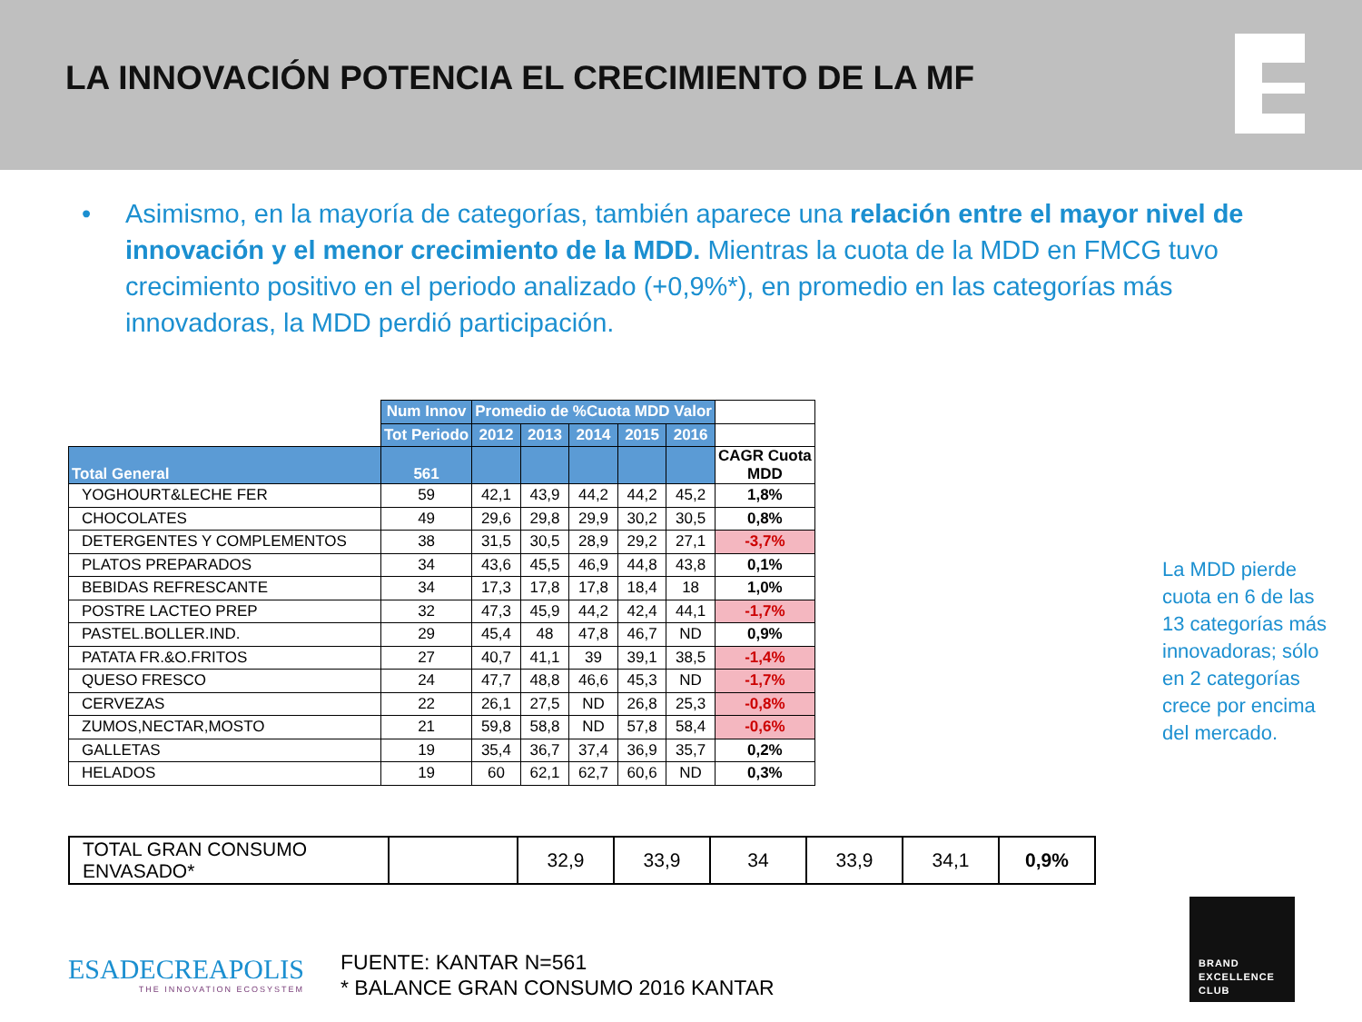LA INNOVACIÓN POTENCIA EL CRECIMIENTO DE LA MF
• Asimismo, en la mayoría de categorías, también aparece una relación entre el mayor nivel de innovación y el menor crecimiento de la MDD. Mientras la cuota de la MDD en FMCG tuvo crecimiento positivo en el periodo analizado (+0,9%*), en promedio en las categorías más innovadoras, la MDD perdió participación.
| | Num Innov | Promedio de %Cuota MDD Valor | | | | | |
| | Tot Periodo | 2012 | 2013 | 2014 | 2015 | 2016 | |
| Total General | 561 | | | | | | CAGR Cuota MDD |
| YOGHOURT&LECHE FER | 59 | 42,1 | 43,9 | 44,2 | 44,2 | 45,2 | 1,8% |
| CHOCOLATES | 49 | 29,6 | 29,8 | 29,9 | 30,2 | 30,5 | 0,8% |
| DETERGENTES Y COMPLEMENTOS | 38 | 31,5 | 30,5 | 28,9 | 29,2 | 27,1 | -3,7% |
| PLATOS PREPARADOS | 34 | 43,6 | 45,5 | 46,9 | 44,8 | 43,8 | 0,1% |
| BEBIDAS REFRESCANTE | 34 | 17,3 | 17,8 | 17,8 | 18,4 | 18 | 1,0% |
| POSTRE LACTEO PREP | 32 | 47,3 | 45,9 | 44,2 | 42,4 | 44,1 | -1,7% |
| PASTEL.BOLLER.IND. | 29 | 45,4 | 48 | 47,8 | 46,7 | ND | 0,9% |
| PATATA FR.&O.FRITOS | 27 | 40,7 | 41,1 | 39 | 39,1 | 38,5 | -1,4% |
| QUESO FRESCO | 24 | 47,7 | 48,8 | 46,6 | 45,3 | ND | -1,7% |
| CERVEZAS | 22 | 26,1 | 27,5 | ND | 26,8 | 25,3 | -0,8% |
| ZUMOS,NECTAR,MOSTO | 21 | 59,8 | 58,8 | ND | 57,8 | 58,4 | -0,6% |
| GALLETAS | 19 | 35,4 | 36,7 | 37,4 | 36,9 | 35,7 | 0,2% |
| HELADOS | 19 | 60 | 62,1 | 62,7 | 60,6 | ND | 0,3% |
| TOTAL GRAN CONSUMO ENVASADO* | | 32,9 | 33,9 | 34 | 33,9 | 34,1 | 0,9% |
La MDD pierde cuota en 6 de las 13 categorías más innovadoras; sólo en 2 categorías crece por encima del mercado.
ESADECREAPOLIS
THE INNOVATION ECOSYSTEM
FUENTE: KANTAR N=561
* BALANCE GRAN CONSUMO 2016 KANTAR
BRAND
EXCELLENCE
CLUB